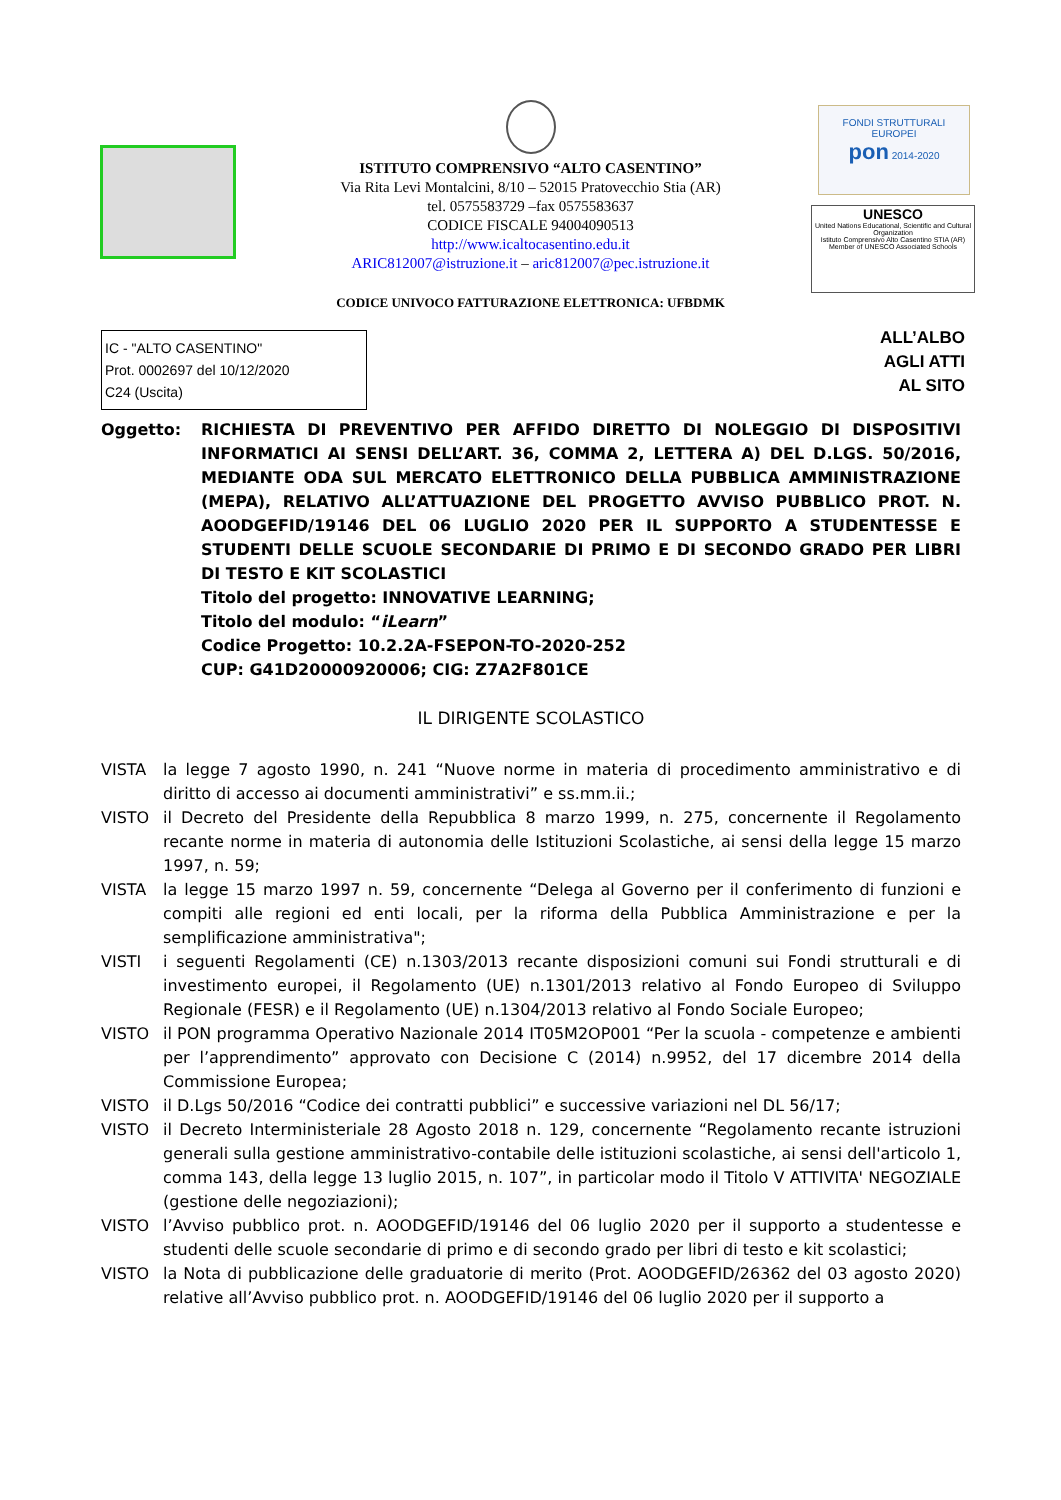FONDI STRUTTURALI EUROPEI
pon 2014-2020
UNESCO
United Nations Educational, Scientific and Cultural Organization
Istituto Comprensivo Alto Casentino STIA (AR)
Member of UNESCO Associated Schools
ISTITUTO COMPRENSIVO “ALTO CASENTINO”
Via Rita Levi Montalcini, 8/10 – 52015 Pratovecchio Stia (AR)
tel. 0575583729 –fax 0575583637
CODICE FISCALE 94004090513
http://www.icaltocasentino.edu.it
ARIC812007@istruzione.it – aric812007@pec.istruzione.it
CODICE UNIVOCO FATTURAZIONE ELETTRONICA: UFBDMK
IC - "ALTO CASENTINO"
Prot. 0002697 del 10/12/2020
C24 (Uscita)
ALL’ALBO
AGLI ATTI
AL SITO
Oggetto: RICHIESTA DI PREVENTIVO PER AFFIDO DIRETTO DI NOLEGGIO DI DISPOSITIVI INFORMATICI AI SENSI DELL’ART. 36, COMMA 2, LETTERA A) DEL D.LGS. 50/2016, MEDIANTE ODA SUL MERCATO ELETTRONICO DELLA PUBBLICA AMMINISTRAZIONE (MEPA), RELATIVO ALL’ATTUAZIONE DEL PROGETTO AVVISO PUBBLICO PROT. N. AOODGEFID/19146 DEL 06 LUGLIO 2020 PER IL SUPPORTO A STUDENTESSE E STUDENTI DELLE SCUOLE SECONDARIE DI PRIMO E DI SECONDO GRADO PER LIBRI DI TESTO E KIT SCOLASTICI
Titolo del progetto: INNOVATIVE LEARNING;
Titolo del modulo: “iLearn”
Codice Progetto: 10.2.2A-FSEPON-TO-2020-252
CUP: G41D20000920006; CIG: Z7A2F801CE
IL DIRIGENTE SCOLASTICO
VISTA la legge 7 agosto 1990, n. 241 “Nuove norme in materia di procedimento amministrativo e di diritto di accesso ai documenti amministrativi” e ss.mm.ii.;
VISTO il Decreto del Presidente della Repubblica 8 marzo 1999, n. 275, concernente il Regolamento recante norme in materia di autonomia delle Istituzioni Scolastiche, ai sensi della legge 15 marzo 1997, n. 59;
VISTA la legge 15 marzo 1997 n. 59, concernente “Delega al Governo per il conferimento di funzioni e compiti alle regioni ed enti locali, per la riforma della Pubblica Amministrazione e per la semplificazione amministrativa";
VISTI i seguenti Regolamenti (CE) n.1303/2013 recante disposizioni comuni sui Fondi strutturali e di investimento europei, il Regolamento (UE) n.1301/2013 relativo al Fondo Europeo di Sviluppo Regionale (FESR) e il Regolamento (UE) n.1304/2013 relativo al Fondo Sociale Europeo;
VISTO il PON programma Operativo Nazionale 2014 IT05M2OP001 “Per la scuola - competenze e ambienti per l’apprendimento” approvato con Decisione C (2014) n.9952, del 17 dicembre 2014 della Commissione Europea;
VISTO il D.Lgs 50/2016 “Codice dei contratti pubblici” e successive variazioni nel DL 56/17;
VISTO il Decreto Interministeriale 28 Agosto 2018 n. 129, concernente “Regolamento recante istruzioni generali sulla gestione amministrativo-contabile delle istituzioni scolastiche, ai sensi dell'articolo 1, comma 143, della legge 13 luglio 2015, n. 107”, in particolar modo il Titolo V ATTIVITA' NEGOZIALE (gestione delle negoziazioni);
VISTO l’Avviso pubblico prot. n. AOODGEFID/19146 del 06 luglio 2020 per il supporto a studentesse e studenti delle scuole secondarie di primo e di secondo grado per libri di testo e kit scolastici;
VISTO la Nota di pubblicazione delle graduatorie di merito (Prot. AOODGEFID/26362 del 03 agosto 2020) relative all’Avviso pubblico prot. n. AOODGEFID/19146 del 06 luglio 2020 per il supporto a